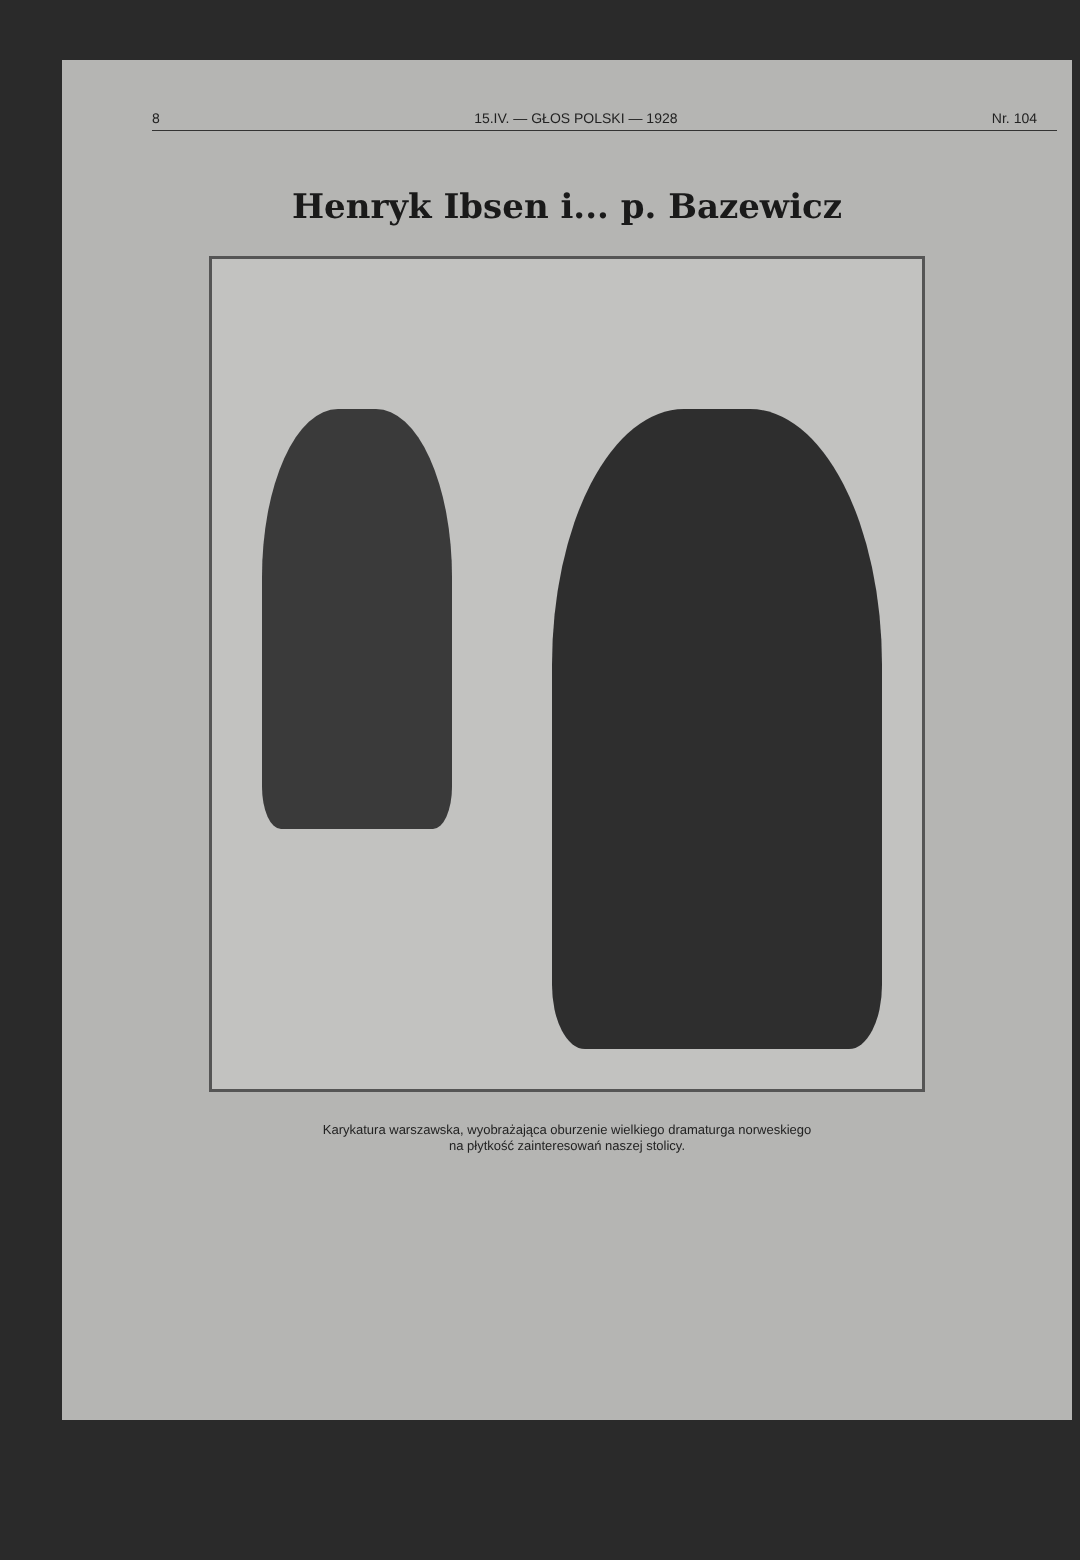8 15.IV. — GŁOS POLSKI — 1928 Nr. 104
Henryk Ibsen i... p. Bazewicz
Karykatura warszawska, wyobrażająca oburzenie wielkiego dramaturga norweskiego
na płytkość zainteresowań naszej stolicy.